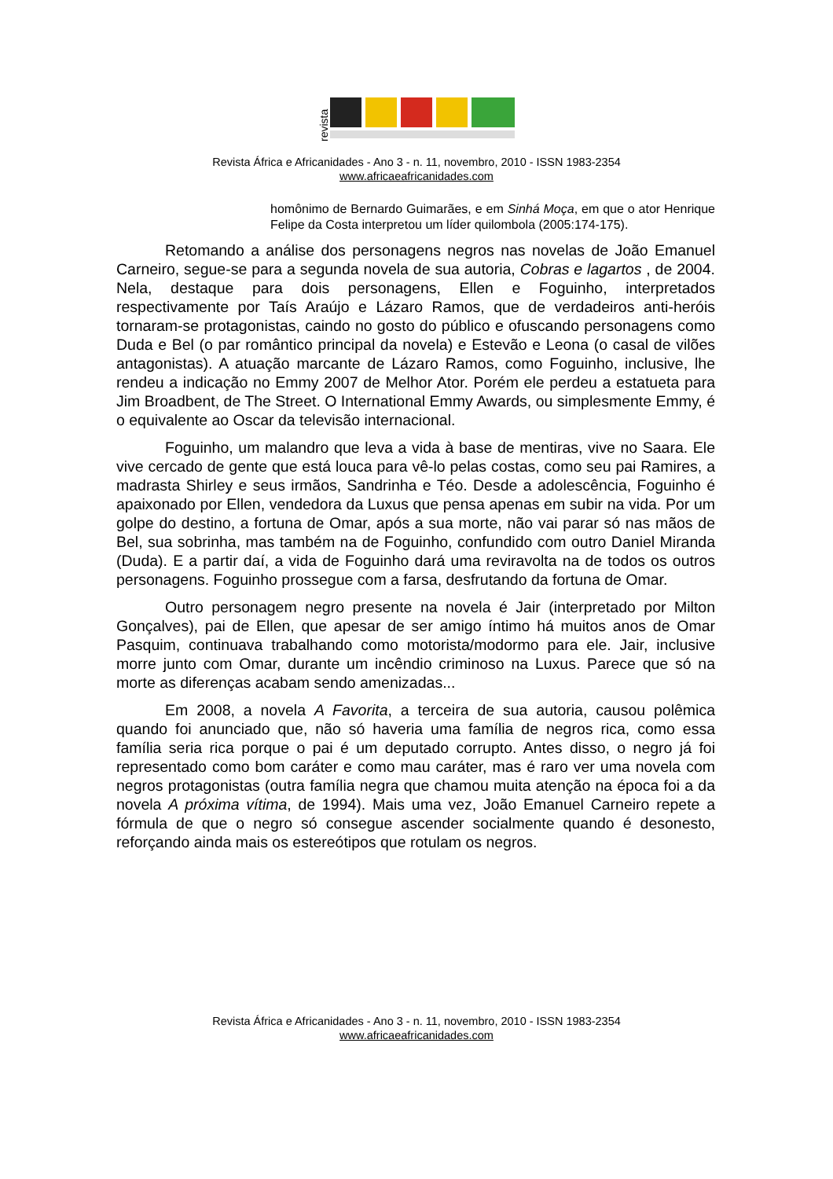revista
Revista África e Africanidades - Ano 3 - n. 11, novembro, 2010 - ISSN 1983-2354
www.africaeafricanidades.com
homônimo de Bernardo Guimarães, e em Sinhá Moça, em que o ator Henrique Felipe da Costa interpretou um líder quilombola (2005:174-175).
Retomando a análise dos personagens negros nas novelas de João Emanuel Carneiro, segue-se para a segunda novela de sua autoria, Cobras e lagartos , de 2004. Nela, destaque para dois personagens, Ellen e Foguinho, interpretados respectivamente por Taís Araújo e Lázaro Ramos, que de verdadeiros anti-heróis tornaram-se protagonistas, caindo no gosto do público e ofuscando personagens como Duda e Bel (o par romântico principal da novela) e Estevão e Leona (o casal de vilões antagonistas). A atuação marcante de Lázaro Ramos, como Foguinho, inclusive, lhe rendeu a indicação no Emmy 2007 de Melhor Ator. Porém ele perdeu a estatueta para Jim Broadbent, de The Street. O International Emmy Awards, ou simplesmente Emmy, é o equivalente ao Oscar da televisão internacional.
Foguinho, um malandro que leva a vida à base de mentiras, vive no Saara. Ele vive cercado de gente que está louca para vê-lo pelas costas, como seu pai Ramires, a madrasta Shirley e seus irmãos, Sandrinha e Téo. Desde a adolescência, Foguinho é apaixonado por Ellen, vendedora da Luxus que pensa apenas em subir na vida. Por um golpe do destino, a fortuna de Omar, após a sua morte, não vai parar só nas mãos de Bel, sua sobrinha, mas também na de Foguinho, confundido com outro Daniel Miranda (Duda). E a partir daí, a vida de Foguinho dará uma reviravolta na de todos os outros personagens. Foguinho prossegue com a farsa, desfrutando da fortuna de Omar.
Outro personagem negro presente na novela é Jair (interpretado por Milton Gonçalves), pai de Ellen, que apesar de ser amigo íntimo há muitos anos de Omar Pasquim, continuava trabalhando como motorista/modormo para ele. Jair, inclusive morre junto com Omar, durante um incêndio criminoso na Luxus. Parece que só na morte as diferenças acabam sendo amenizadas...
Em 2008, a novela A Favorita, a terceira de sua autoria, causou polêmica quando foi anunciado que, não só haveria uma família de negros rica, como essa família seria rica porque o pai é um deputado corrupto. Antes disso, o negro já foi representado como bom caráter e como mau caráter, mas é raro ver uma novela com negros protagonistas (outra família negra que chamou muita atenção na época foi a da novela A próxima vítima, de 1994). Mais uma vez, João Emanuel Carneiro repete a fórmula de que o negro só consegue ascender socialmente quando é desonesto, reforçando ainda mais os estereótipos que rotulam os negros.
Revista África e Africanidades - Ano 3 - n. 11, novembro, 2010 - ISSN 1983-2354
www.africaeafricanidades.com